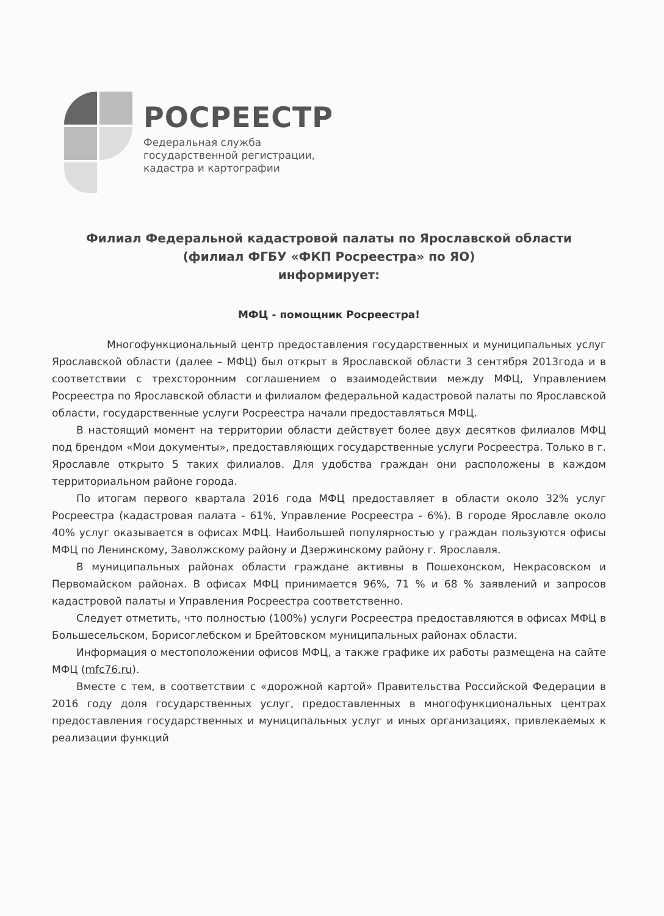РОСРЕЕСТР
Федеральная служба
государственной регистрации,
кадастра и картографии
Филиал Федеральной кадастровой палаты по Ярославской области
(филиал ФГБУ «ФКП Росреестра» по ЯО)
информирует:
МФЦ - помощник Росреестра!
Многофункциональный центр предоставления государственных и муниципальных услуг Ярославской области (далее – МФЦ) был открыт в Ярославской области 3 сентября 2013года и в соответствии с трехсторонним соглашением о взаимодействии между МФЦ, Управлением Росреестра по Ярославской области и филиалом федеральной кадастровой палаты по Ярославской области, государственные услуги Росреестра начали предоставляться МФЦ.
В настоящий момент на территории области действует более двух десятков филиалов МФЦ под брендом «Мои документы», предоставляющих государственные услуги Росреестра. Только в г. Ярославле открыто 5 таких филиалов. Для удобства граждан они расположены в каждом территориальном районе города.
По итогам первого квартала 2016 года МФЦ предоставляет в области около 32% услуг Росреестра (кадастровая палата - 61%, Управление Росреестра - 6%). В городе Ярославле около 40% услуг оказывается в офисах МФЦ. Наибольшей популярностью у граждан пользуются офисы МФЦ по Ленинскому, Заволжскому району и Дзержинскому району г. Ярославля.
В муниципальных районах области граждане активны в Пошехонском, Некрасовском и Первомайском районах. В офисах МФЦ принимается 96%, 71 % и 68 % заявлений и запросов кадастровой палаты и Управления Росреестра соответственно.
Следует отметить, что полностью (100%) услуги Росреестра предоставляются в офисах МФЦ в Большесельском, Борисоглебском и Брейтовском муниципальных районах области.
Информация о местоположении офисов МФЦ, а также графике их работы размещена на сайте МФЦ (mfc76.ru).
Вместе с тем, в соответствии с «дорожной картой» Правительства Российской Федерации в 2016 году доля государственных услуг, предоставленных в многофункциональных центрах предоставления государственных и муниципальных услуг и иных организациях, привлекаемых к реализации функций